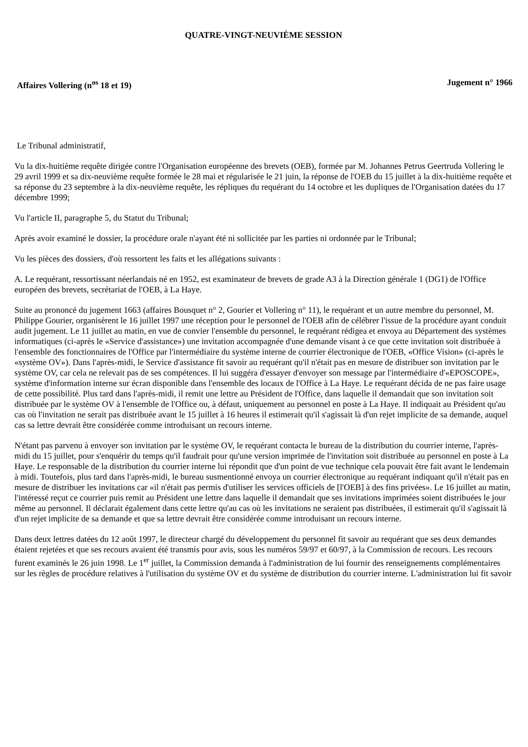QUATRE-VINGT-NEUVIÈME SESSION
Affaires Vollering (n<sup>os</sup> 18 et 19) Jugement n° 1966
Le Tribunal administratif,
Vu la dix-huitième requête dirigée contre l'Organisation européenne des brevets (OEB), formée par M. Johannes Petrus Geertruda Vollering le 29 avril 1999 et sa dix-neuvième requête formée le 28 mai et régularisée le 21 juin, la réponse de l'OEB du 15 juillet à la dix-huitième requête et sa réponse du 23 septembre à la dix-neuvième requête, les répliques du requérant du 14 octobre et les dupliques de l'Organisation datées du 17 décembre 1999;
Vu l'article II, paragraphe 5, du Statut du Tribunal;
Après avoir examiné le dossier, la procédure orale n'ayant été ni sollicitée par les parties ni ordonnée par le Tribunal;
Vu les pièces des dossiers, d'où ressortent les faits et les allégations suivants :
A. Le requérant, ressortissant néerlandais né en 1952, est examinateur de brevets de grade A3 à la Direction générale 1 (DG1) de l'Office européen des brevets, secrétariat de l'OEB, à La Haye.
Suite au prononcé du jugement 1663 (affaires Bousquet n° 2, Gourier et Vollering n° 11), le requérant et un autre membre du personnel, M. Philippe Gourier, organisèrent le 16 juillet 1997 une réception pour le personnel de l'OEB afin de célébrer l'issue de la procédure ayant conduit audit jugement. Le 11 juillet au matin, en vue de convier l'ensemble du personnel, le requérant rédigea et envoya au Département des systèmes informatiques (ci-après le «Service d'assistance») une invitation accompagnée d'une demande visant à ce que cette invitation soit distribuée à l'ensemble des fonctionnaires de l'Office par l'intermédiaire du système interne de courrier électronique de l'OEB, «Office Vision» (ci-après le «système OV»). Dans l'après-midi, le Service d'assistance fit savoir au requérant qu'il n'était pas en mesure de distribuer son invitation par le système OV, car cela ne relevait pas de ses compétences. Il lui suggéra d'essayer d'envoyer son message par l'intermédiaire d'«EPOSCOPE», système d'information interne sur écran disponible dans l'ensemble des locaux de l'Office à La Haye. Le requérant décida de ne pas faire usage de cette possibilité. Plus tard dans l'après-midi, il remit une lettre au Président de l'Office, dans laquelle il demandait que son invitation soit distribuée par le système OV à l'ensemble de l'Office ou, à défaut, uniquement au personnel en poste à La Haye. Il indiquait au Président qu'au cas où l'invitation ne serait pas distribuée avant le 15 juillet à 16 heures il estimerait qu'il s'agissait là d'un rejet implicite de sa demande, auquel cas sa lettre devrait être considérée comme introduisant un recours interne.
N'étant pas parvenu à envoyer son invitation par le système OV, le requérant contacta le bureau de la distribution du courrier interne, l'après-midi du 15 juillet, pour s'enquérir du temps qu'il faudrait pour qu'une version imprimée de l'invitation soit distribuée au personnel en poste à La Haye. Le responsable de la distribution du courrier interne lui répondit que d'un point de vue technique cela pouvait être fait avant le lendemain à midi. Toutefois, plus tard dans l'après-midi, le bureau susmentionné envoya un courrier électronique au requérant indiquant qu'il n'était pas en mesure de distribuer les invitations car «il n'était pas permis d'utiliser les services officiels de [l'OEB] à des fins privées». Le 16 juillet au matin, l'intéressé reçut ce courrier puis remit au Président une lettre dans laquelle il demandait que ses invitations imprimées soient distribuées le jour même au personnel. Il déclarait également dans cette lettre qu'au cas où les invitations ne seraient pas distribuées, il estimerait qu'il s'agissait là d'un rejet implicite de sa demande et que sa lettre devrait être considérée comme introduisant un recours interne.
Dans deux lettres datées du 12 août 1997, le directeur chargé du développement du personnel fit savoir au requérant que ses deux demandes étaient rejetées et que ses recours avaient été transmis pour avis, sous les numéros 59/97 et 60/97, à la Commission de recours. Les recours furent examinés le 26 juin 1998. Le 1<sup>er</sup> juillet, la Commission demanda à l'administration de lui fournir des renseignements complémentaires sur les règles de procédure relatives à l'utilisation du système OV et du système de distribution du courrier interne. L'administration lui fit savoir